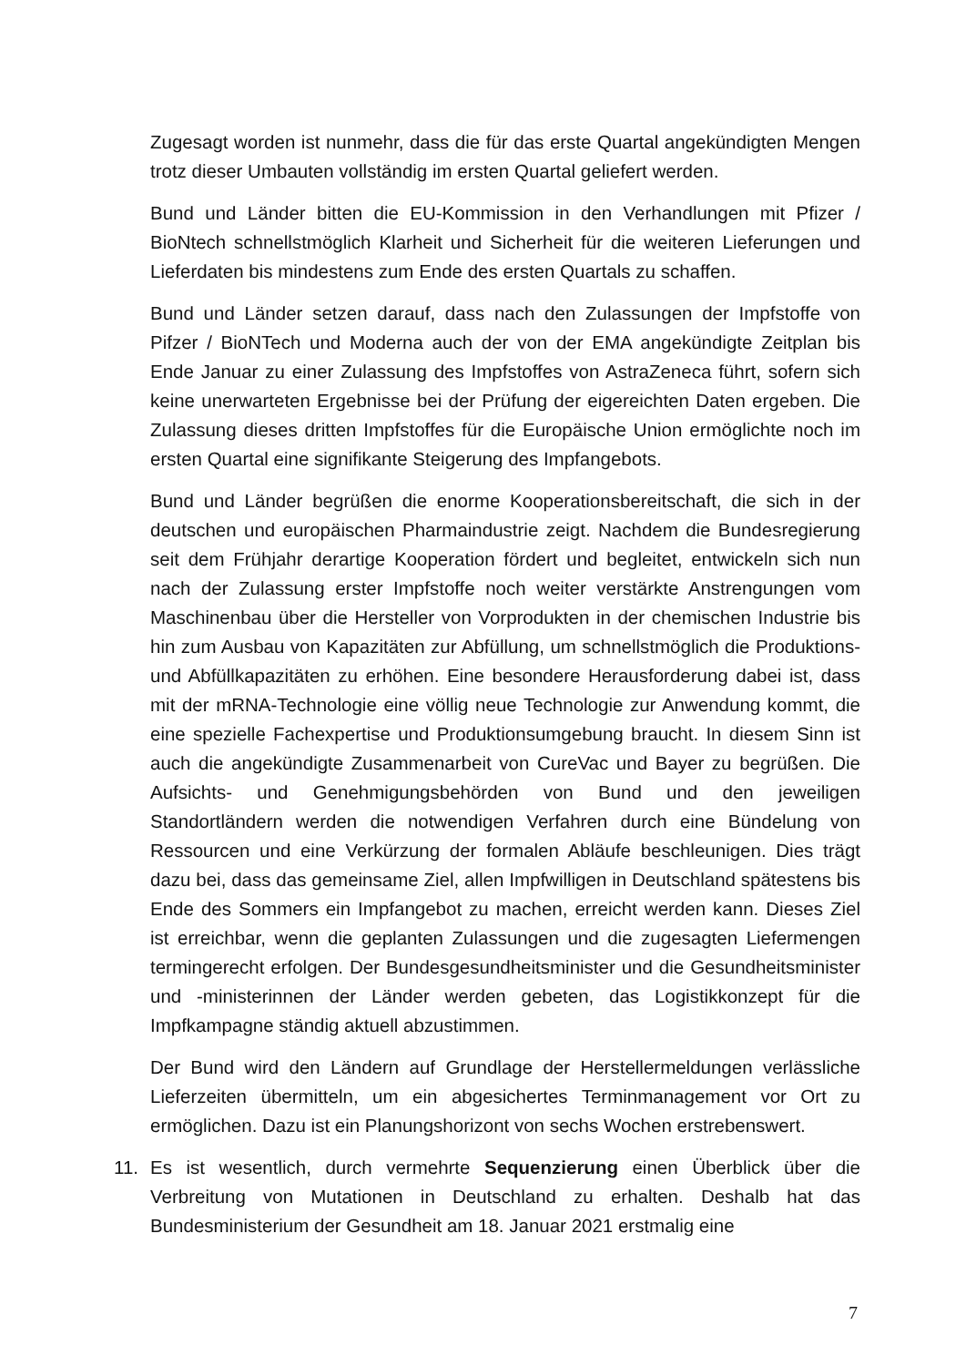Zugesagt worden ist nunmehr, dass die für das erste Quartal angekündigten Mengen trotz dieser Umbauten vollständig im ersten Quartal geliefert werden.
Bund und Länder bitten die EU-Kommission in den Verhandlungen mit Pfizer / BioNtech schnellstmöglich Klarheit und Sicherheit für die weiteren Lieferungen und Lieferdaten bis mindestens zum Ende des ersten Quartals zu schaffen.
Bund und Länder setzen darauf, dass nach den Zulassungen der Impfstoffe von Pifzer / BioNTech und Moderna auch der von der EMA angekündigte Zeitplan bis Ende Januar zu einer Zulassung des Impfstoffes von AstraZeneca führt, sofern sich keine unerwarteten Ergebnisse bei der Prüfung der eigereichten Daten ergeben. Die Zulassung dieses dritten Impfstoffes für die Europäische Union ermöglichte noch im ersten Quartal eine signifikante Steigerung des Impfangebots.
Bund und Länder begrüßen die enorme Kooperationsbereitschaft, die sich in der deutschen und europäischen Pharmaindustrie zeigt. Nachdem die Bundesregierung seit dem Frühjahr derartige Kooperation fördert und begleitet, entwickeln sich nun nach der Zulassung erster Impfstoffe noch weiter verstärkte Anstrengungen vom Maschinenbau über die Hersteller von Vorprodukten in der chemischen Industrie bis hin zum Ausbau von Kapazitäten zur Abfüllung, um schnellstmöglich die Produktions- und Abfüllkapazitäten zu erhöhen. Eine besondere Herausforderung dabei ist, dass mit der mRNA-Technologie eine völlig neue Technologie zur Anwendung kommt, die eine spezielle Fachexpertise und Produktionsumgebung braucht. In diesem Sinn ist auch die angekündigte Zusammenarbeit von CureVac und Bayer zu begrüßen. Die Aufsichts- und Genehmigungsbehörden von Bund und den jeweiligen Standortländern werden die notwendigen Verfahren durch eine Bündelung von Ressourcen und eine Verkürzung der formalen Abläufe beschleunigen. Dies trägt dazu bei, dass das gemeinsame Ziel, allen Impfwilligen in Deutschland spätestens bis Ende des Sommers ein Impfangebot zu machen, erreicht werden kann. Dieses Ziel ist erreichbar, wenn die geplanten Zulassungen und die zugesagten Liefermengen termingerecht erfolgen. Der Bundesgesundheitsminister und die Gesundheitsminister und -ministerinnen der Länder werden gebeten, das Logistikkonzept für die Impfkampagne ständig aktuell abzustimmen.
Der Bund wird den Ländern auf Grundlage der Herstellermeldungen verlässliche Lieferzeiten übermitteln, um ein abgesichertes Terminmanagement vor Ort zu ermöglichen. Dazu ist ein Planungshorizont von sechs Wochen erstrebenswert.
11. Es ist wesentlich, durch vermehrte Sequenzierung einen Überblick über die Verbreitung von Mutationen in Deutschland zu erhalten. Deshalb hat das Bundesministerium der Gesundheit am 18. Januar 2021 erstmalig eine
7